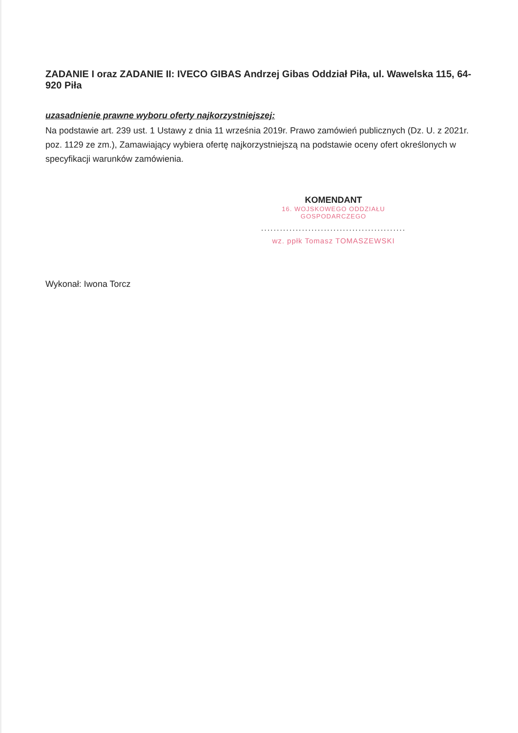ZADANIE I oraz ZADANIE II: IVECO GIBAS Andrzej Gibas Oddział Piła, ul. Wawelska 115, 64-920 Piła
uzasadnienie prawne wyboru oferty najkorzystniejszej:
Na podstawie art. 239 ust. 1 Ustawy z dnia 11 września 2019r. Prawo zamówień publicznych (Dz. U. z 2021r. poz. 1129 ze zm.), Zamawiający wybiera ofertę najkorzystniejszą na podstawie oceny ofert określonych w specyfikacji warunków zamówienia.
KOMENDANT
16. WOJSKOWEGO ODDZIAŁU GOSPODARCZEGO
..............................................
wz. ppłk Tomasz TOMASZEWSKI
Wykonał: Iwona Torcz